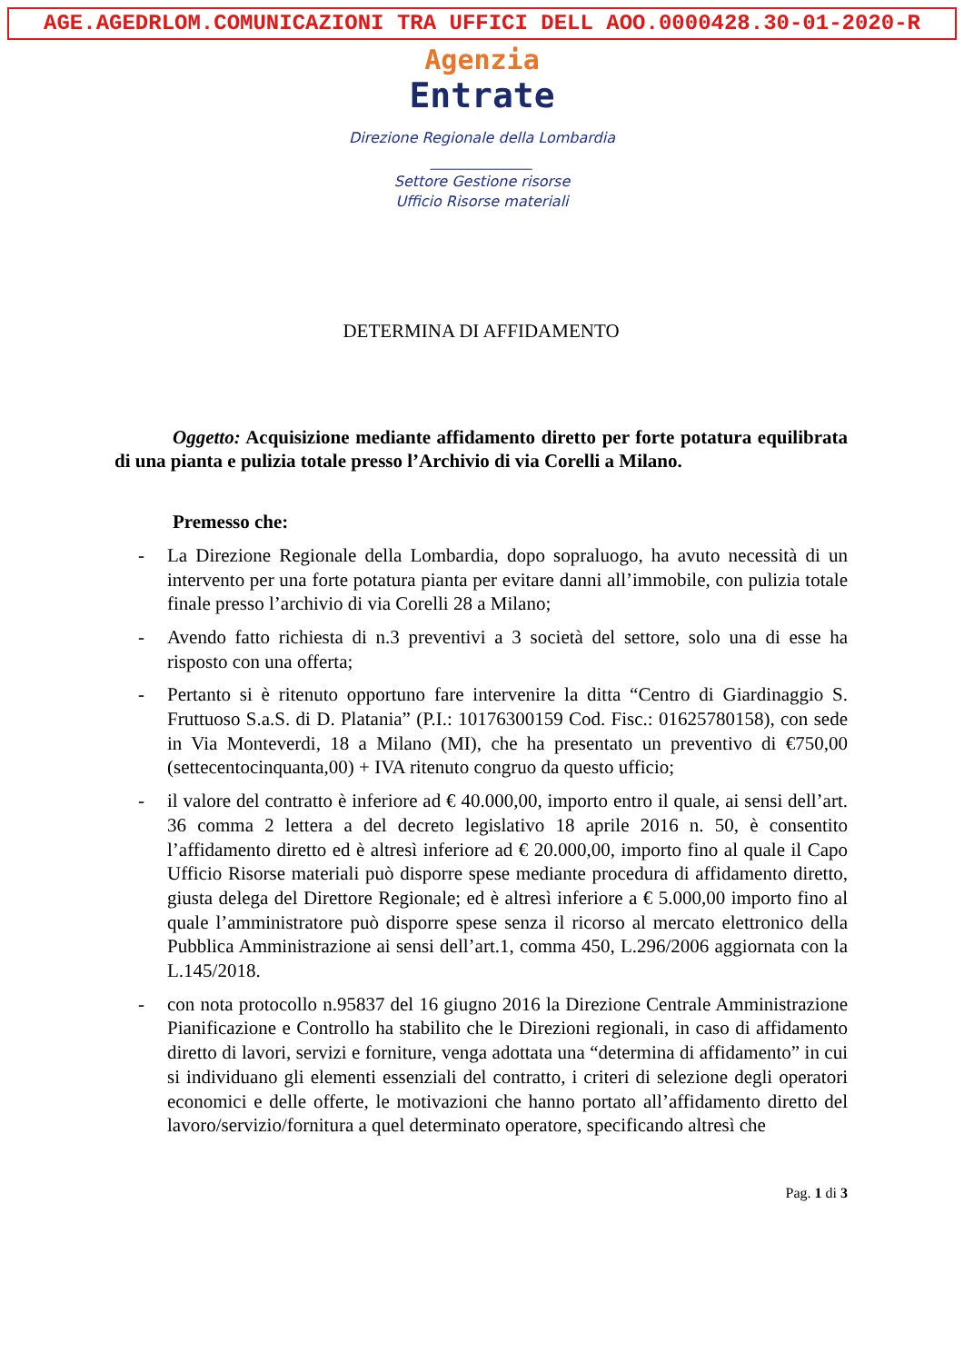AGE.AGEDRLOM.COMUNICAZIONI TRA UFFICI DELL AOO.0000428.30-01-2020-R
Agenzia
Entrate
Direzione Regionale della Lombardia
______________
Settore Gestione risorse
Ufficio Risorse materiali
DETERMINA DI AFFIDAMENTO
Oggetto: Acquisizione mediante affidamento diretto per forte potatura equilibrata di una pianta e pulizia totale presso l’Archivio di via Corelli a Milano.
Premesso che:
- La Direzione Regionale della Lombardia, dopo sopraluogo, ha avuto necessità di un intervento per una forte potatura pianta per evitare danni all’immobile, con pulizia totale finale presso l’archivio di via Corelli 28 a Milano;
- Avendo fatto richiesta di n.3 preventivi a 3 società del settore, solo una di esse ha risposto con una offerta;
- Pertanto si è ritenuto opportuno fare intervenire la ditta “Centro di Giardinaggio S. Fruttuoso S.a.S. di D. Platania” (P.I.: 10176300159 Cod. Fisc.: 01625780158), con sede in Via Monteverdi, 18 a Milano (MI), che ha presentato un preventivo di €750,00 (settecentocinquanta,00) + IVA ritenuto congruo da questo ufficio;
- il valore del contratto è inferiore ad € 40.000,00, importo entro il quale, ai sensi dell’art. 36 comma 2 lettera a del decreto legislativo 18 aprile 2016 n. 50, è consentito l’affidamento diretto ed è altresì inferiore ad € 20.000,00, importo fino al quale il Capo Ufficio Risorse materiali può disporre spese mediante procedura di affidamento diretto, giusta delega del Direttore Regionale; ed è altresì inferiore a € 5.000,00 importo fino al quale l’amministratore può disporre spese senza il ricorso al mercato elettronico della Pubblica Amministrazione ai sensi dell’art.1, comma 450, L.296/2006 aggiornata con la L.145/2018.
- con nota protocollo n.95837 del 16 giugno 2016 la Direzione Centrale Amministrazione Pianificazione e Controllo ha stabilito che le Direzioni regionali, in caso di affidamento diretto di lavori, servizi e forniture, venga adottata una “determina di affidamento” in cui si individuano gli elementi essenziali del contratto, i criteri di selezione degli operatori economici e delle offerte, le motivazioni che hanno portato all’affidamento diretto del lavoro/servizio/fornitura a quel determinato operatore, specificando altresì che
Pag. 1 di 3